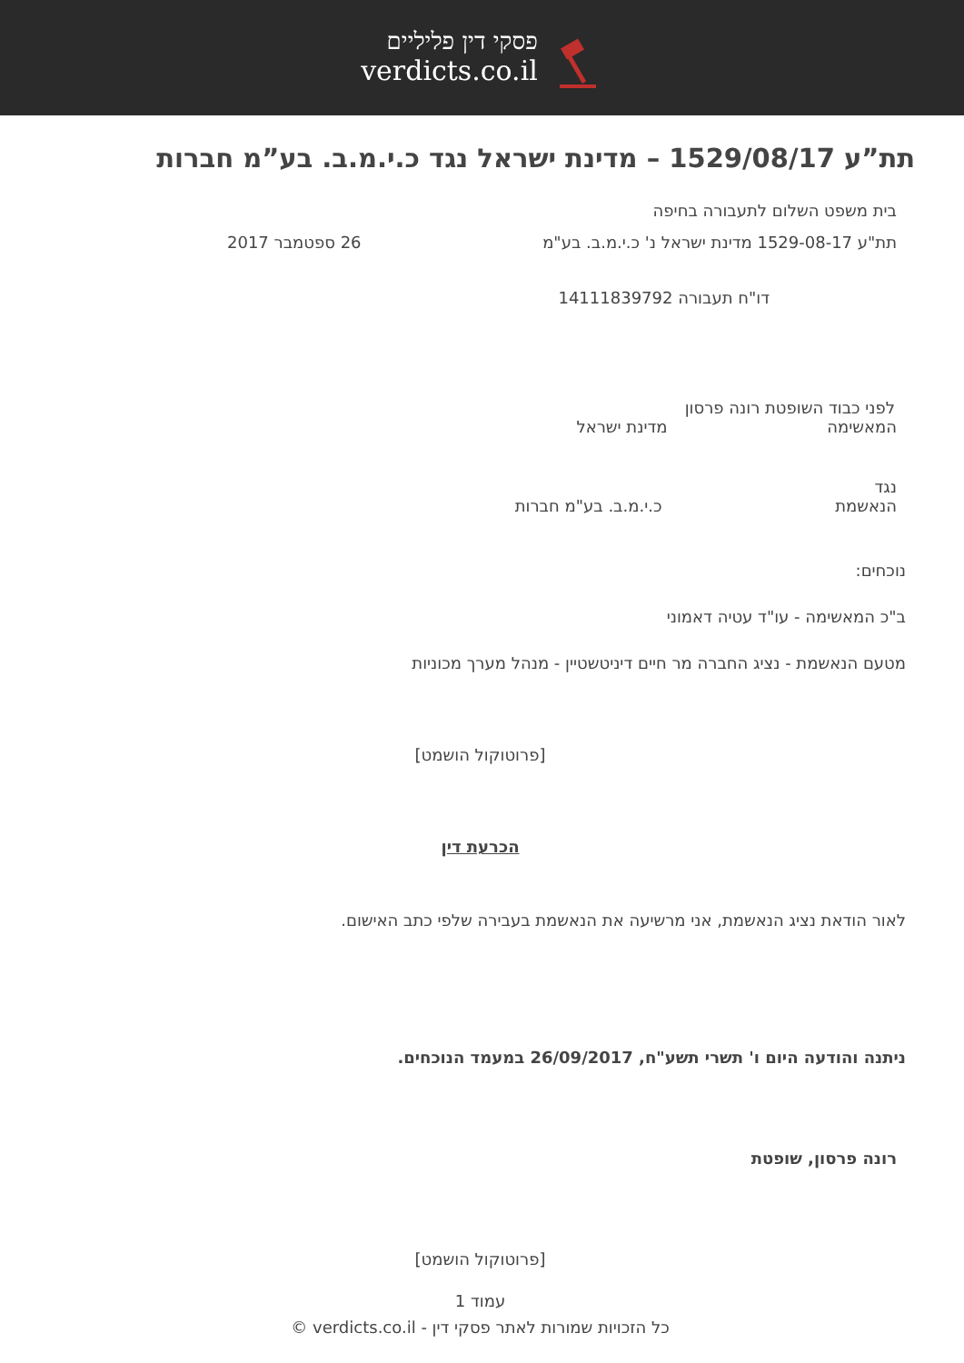פסקי דין פליליים
verdicts.co.il
תת”ע 1529/08/17 – מדינת ישראל נגד כ.י.מ.ב. בע”מ חברות
בית משפט השלום לתעבורה בחיפה
תת"ע 1529-08-17 מדינת ישראל נ' כ.י.מ.ב. בע"מ 26 ספטמבר 2017
דו"ח תעבורה 14111839792
לפני כבוד השופטת רונה פרסון
המאשימה מדינת ישראל
נגד
הנאשמת כ.י.מ.ב. בע"מ חברות
נוכחים:
ב"כ המאשימה - עו"ד עטיה דאמוני
מטעם הנאשמת - נציג החברה מר חיים דיניטשטיין - מנהל מערך מכוניות
[פרוטוקול הושמט]
הכרעת דין
לאור הודאת נציג הנאשמת, אני מרשיעה את הנאשמת בעבירה שלפי כתב האישום.
ניתנה והודעה היום ו' תשרי תשע"ח, 26/09/2017 במעמד הנוכחים.
רונה פרסון, שופטת
[פרוטוקול הושמט]
עמוד 1
כל הזכויות שמורות לאתר פסקי דין - verdicts.co.il ©